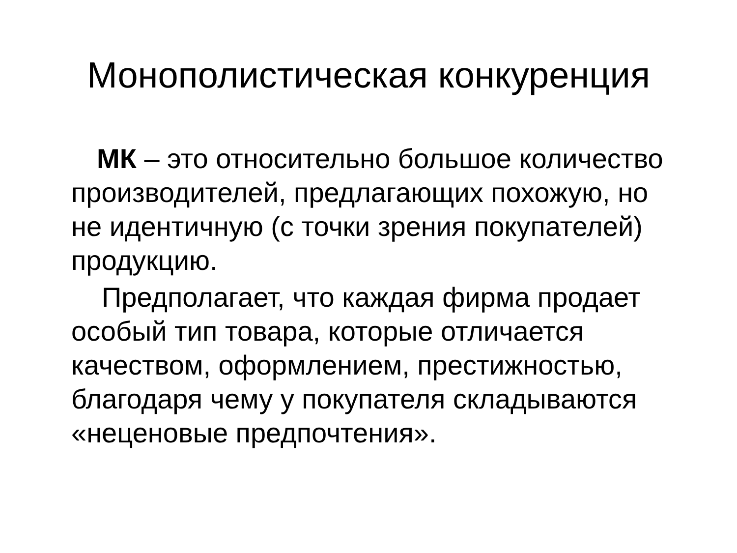Монополистическая конкуренция
МК – это относительно большое количество производителей, предлагающих похожую, но не идентичную (с точки зрения покупателей) продукцию.
Предполагает, что каждая фирма продает особый тип товара, которые отличается качеством, оформлением, престижностью, благодаря чему у покупателя складываются «неценовые предпочтения».